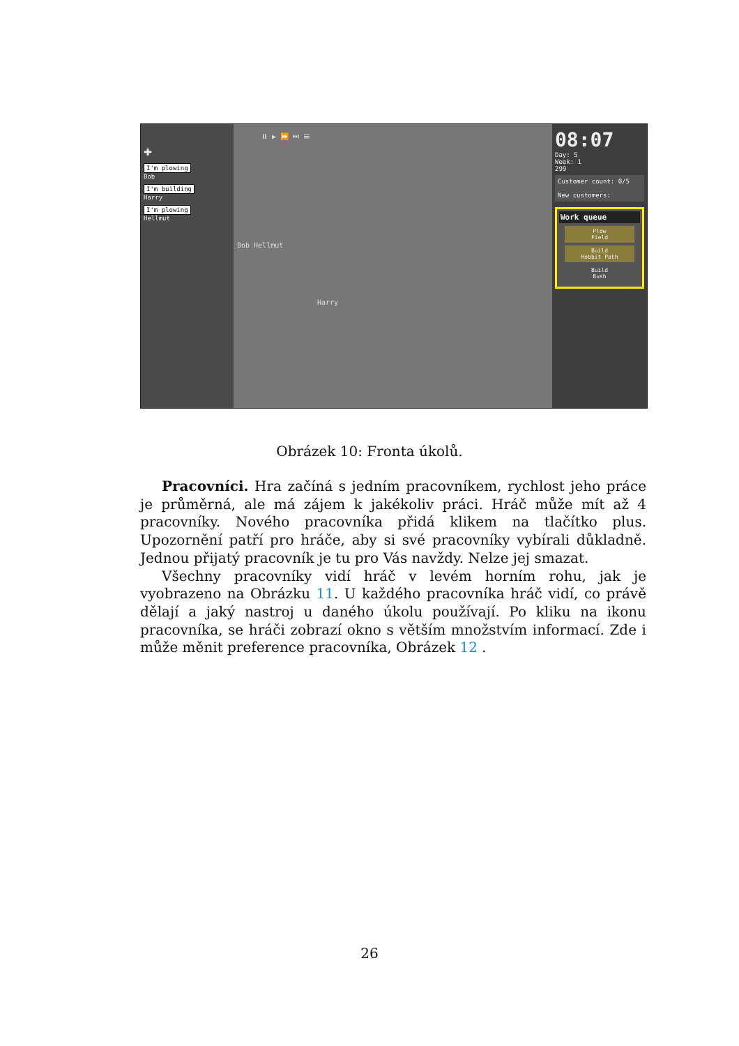✚
I'm plowing
Bob
I'm building
Harry
I'm plowing
Hellmut
⏸ ▶ ⏩ ⏭ ☰
Bob Hellmut
Harry
08:07
Day: 5
Week: 1
299
Customer count: 0/5
New customers:
Work queue
Plow
Field
Build
Hobbit Path
Build
Bush
Obrázek 10: Fronta úkolů.
Pracovníci. Hra začíná s jedním pracovníkem, rychlost jeho práce je průměrná, ale má zájem k jakékoliv práci. Hráč může mít až 4 pracovníky. Nového pracovníka přidá klikem na tlačítko plus. Upozornění patří pro hráče, aby si své pracovníky vybírali důkladně. Jednou přijatý pracovník je tu pro Vás navždy. Nelze jej smazat.
Všechny pracovníky vidí hráč v levém horním rohu, jak je vyobrazeno na Obrázku 11. U každého pracovníka hráč vidí, co právě dělají a jaký nastroj u daného úkolu používají. Po kliku na ikonu pracovníka, se hráči zobrazí okno s větším množstvím informací. Zde i může měnit preference pracovníka, Obrázek 12 .
26